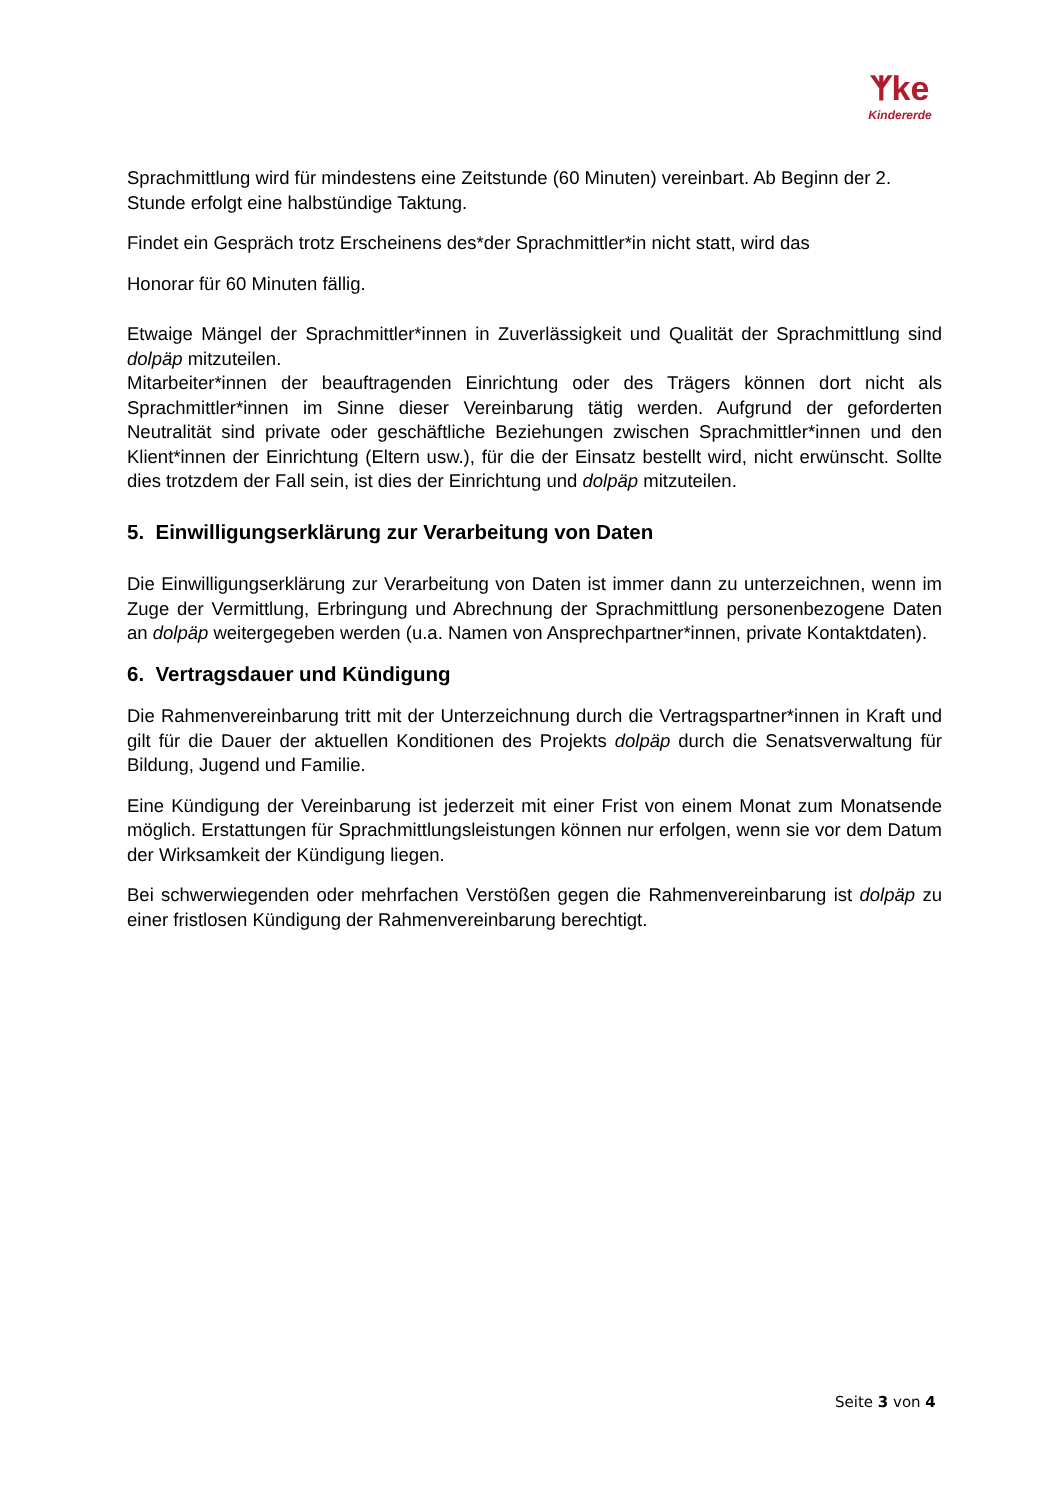ᛉke
Kindererde
Sprachmittlung wird für mindestens eine Zeitstunde (60 Minuten) vereinbart. Ab Beginn der 2. Stunde erfolgt eine halbstündige Taktung.
Findet ein Gespräch trotz Erscheinens des*der Sprachmittler*in nicht statt, wird das
Honorar für 60 Minuten fällig.
Etwaige Mängel der Sprachmittler*innen in Zuverlässigkeit und Qualität der Sprachmittlung sind dolpäp mitzuteilen.
Mitarbeiter*innen der beauftragenden Einrichtung oder des Trägers können dort nicht als Sprachmittler*innen im Sinne dieser Vereinbarung tätig werden. Aufgrund der geforderten Neutralität sind private oder geschäftliche Beziehungen zwischen Sprachmittler*innen und den Klient*innen der Einrichtung (Eltern usw.), für die der Einsatz bestellt wird, nicht erwünscht. Sollte dies trotzdem der Fall sein, ist dies der Einrichtung und dolpäp mitzuteilen.
5. Einwilligungserklärung zur Verarbeitung von Daten
Die Einwilligungserklärung zur Verarbeitung von Daten ist immer dann zu unterzeichnen, wenn im Zuge der Vermittlung, Erbringung und Abrechnung der Sprachmittlung personenbezogene Daten an dolpäp weitergegeben werden (u.a. Namen von Ansprechpartner*innen, private Kontaktdaten).
6. Vertragsdauer und Kündigung
Die Rahmenvereinbarung tritt mit der Unterzeichnung durch die Vertragspartner*innen in Kraft und gilt für die Dauer der aktuellen Konditionen des Projekts dolpäp durch die Senatsverwaltung für Bildung, Jugend und Familie.
Eine Kündigung der Vereinbarung ist jederzeit mit einer Frist von einem Monat zum Monatsende möglich. Erstattungen für Sprachmittlungsleistungen können nur erfolgen, wenn sie vor dem Datum der Wirksamkeit der Kündigung liegen.
Bei schwerwiegenden oder mehrfachen Verstößen gegen die Rahmenvereinbarung ist dolpäp zu einer fristlosen Kündigung der Rahmenvereinbarung berechtigt.
Seite 3 von 4